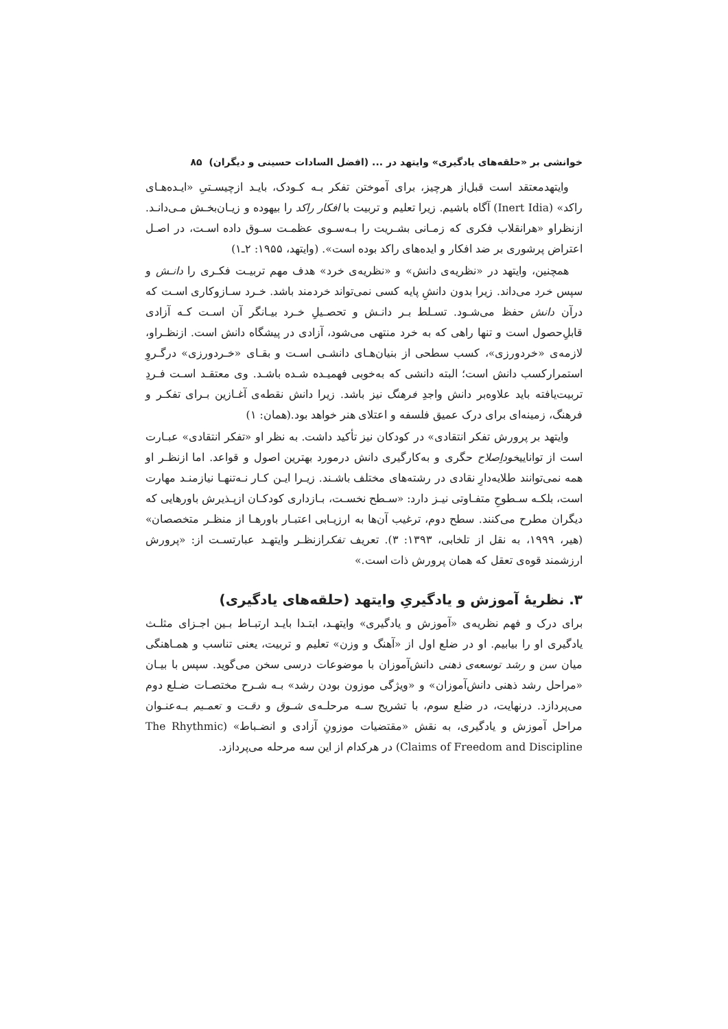خوانشی بر «حلقه‌های یادگیری» وایتهد در ... (افضل السادات حسینی و دیگران) ۸۵
وایتهدمعتقد است قبل‌از هرچیز، برای آموختن تفکر بـه کـودک، بایـد ازچیسـتیِ «ایـده‌هـای راکد» (Inert Idia) آگاه باشیم. زیرا تعلیم و تربیت با افکار راکد را بیهوده و زیـان‌بخـش مـی‌دانـد. ازنظراو «هرانقلاب فکری که زمـانی بشـریت را بـه‌سـوی عظمـت سـوق داده اسـت، در اصـل اعتراض پرشوری بر ضد افکار و ایده‌های راکد بوده است». (وایتهد، ۱۹۵۵: ۲ـ۱)
همچنین، وایتهد در «نظریه‌ی دانش» و «نظریه‌ی خرد» هدف مهم تربیـت فکـری را دانـش و سپس خرد می‌داند. زیرا بدون دانشِ پایه کسی نمی‌تواند خردمند باشد. خـرد سـازوکاری اسـت که درآن دانش حفظ می‌شـود. تسـلط بـر دانـش و تحصـیلِ خـرد بیـانگر آن اسـت کـه آزادی قابلِ‌حصول است و تنها راهی که به خرد منتهی می‌شود، آزادی در پیشگاه دانش است. ازنظـراو، لازمه‌ی «خردورزی»، کسب سطحی از بنیان‌هـای دانشـی اسـت و بقـای «خـردورزی» درگـروِ استمرارکسب دانش است؛ البته دانشی که به‌خوبی فهمیـده شـده باشـد. وی معتقـد اسـت فـردِ تربیت‌یافته باید علاوه‌بر دانش واجدِ فرهنگ نیز باشد. زیرا دانش نقطه‌ی آغـازین بـرای تفکـر و فرهنگ، زمینه‌ای برای درک عمیق فلسفه و اعتلای هنر خواهد بود.(همان: ۱)
وایتهد بر پرورش تفکر انتقادی» در کودکان نیز تأکید داشت. به نظر او «تفکر انتقادی» عبـارت است از تواناییخوداِصلاح حگری و به‌کارگیری دانش درمورد بهترین اصول و قواعد. اما ازنظـر او همه نمی‌توانند طلایه‌دارِ نقادی در رشته‌های مختلف باشـند. زیـرا ایـن کـار نـه‌تنهـا نیازمنـد مهارت است، بلکـه سـطوحِ متفـاوتی نیـز دارد: «سـطح نخسـت، بـازداری کودکـان ازپـذیرش باورهایی که دیگران مطرح می‌کنند. سطح دوم، ترغیب آن‌ها به ارزیـابی اعتبـار باورهـا از منظـر متخصصان» (هیر، ۱۹۹۹، به نقل از تلخابی، ۱۳۹۳: ۳). تعریف تفکرازنظـر وایتهـد عبارتسـت از: «پرورش ارزشمند قوه‌ی تعقل که همان پرورش ذات است.»
۳. نظریهٔ آموزش و یادگیریِ وایتهد (حلقه‌های یادگیری)
برای درک و فهم نظریه‌ی «آموزش و یادگیری» وایتهـد، ابتـدا بایـد ارتبـاط بـین اجـزای مثلـث یادگیری او را بیابیم. او در ضلع اول از «آهنگ و وزن» تعلیم و تربیت، یعنی تناسب و همـاهنگی میان سن و رشد توسعه‌ی ذهنی دانش‌آموزان با موضوعات درسی سخن می‌گوید. سپس با بیـان «مراحل رشد ذهنی دانش‌آموزان» و «ویژگی موزون بودن رشد» بـه شـرح مختصـات ضـلع دوم می‌پردازد. درنهایت، در ضلع سوم، با تشریح سـه مرحلـه‌ی شـوق و دقـت و تعمـیم بـه‌عنـوان مراحل آموزش و یادگیری، به نقش «مقتضیات موزونِ آزادی و انضـباط» (The Rhythmic Claims of Freedom and Discipline) در هرکدام از این سه مرحله می‌پردازد.